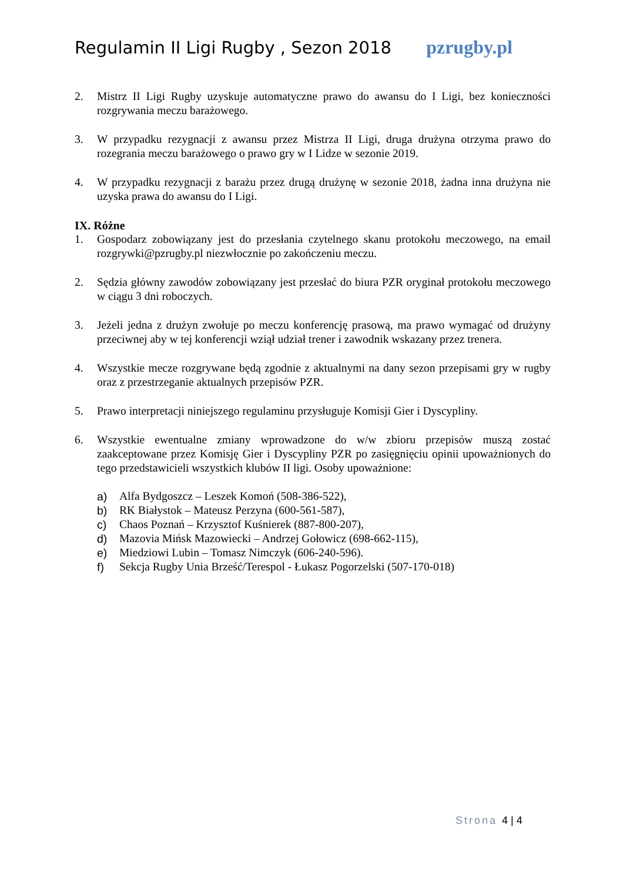Regulamin II Ligi Rugby , Sezon 2018 pzrugby.pl
2. Mistrz II Ligi Rugby uzyskuje automatyczne prawo do awansu do I Ligi, bez konieczności rozgrywania meczu barażowego.
3. W przypadku rezygnacji z awansu przez Mistrza II Ligi, druga drużyna otrzyma prawo do rozegrania meczu barażowego o prawo gry w I Lidze w sezonie 2019.
4. W przypadku rezygnacji z barażu przez drugą drużynę w sezonie 2018, żadna inna drużyna nie uzyska prawa do awansu do I Ligi.
IX. Różne
1. Gospodarz zobowiązany jest do przesłania czytelnego skanu protokołu meczowego, na email rozgrywki@pzrugby.pl niezwłocznie po zakończeniu meczu.
2. Sędzia główny zawodów zobowiązany jest przesłać do biura PZR oryginał protokołu meczowego w ciągu 3 dni roboczych.
3. Jeżeli jedna z drużyn zwołuje po meczu konferencję prasową, ma prawo wymagać od drużyny przeciwnej aby w tej konferencji wziął udział trener i zawodnik wskazany przez trenera.
4. Wszystkie mecze rozgrywane będą zgodnie z aktualnymi na dany sezon przepisami gry w rugby oraz z przestrzeganie aktualnych przepisów PZR.
5. Prawo interpretacji niniejszego regulaminu przysługuje Komisji Gier i Dyscypliny.
6. Wszystkie ewentualne zmiany wprowadzone do w/w zbioru przepisów muszą zostać zaakceptowane przez Komisję Gier i Dyscypliny PZR po zasięgnięciu opinii upoważnionych do tego przedstawicieli wszystkich klubów II ligi. Osoby upoważnione:
a) Alfa Bydgoszcz – Leszek Komoń (508-386-522),
b) RK Białystok – Mateusz Perzyna (600-561-587),
c) Chaos Poznań – Krzysztof Kuśnierek (887-800-207),
d) Mazovia Mińsk Mazowiecki – Andrzej Gołowicz (698-662-115),
e) Miedziowi Lubin – Tomasz Nimczyk (606-240-596).
f) Sekcja Rugby Unia Brześć/Terespol - Łukasz Pogorzelski (507-170-018)
Strona 4 | 4